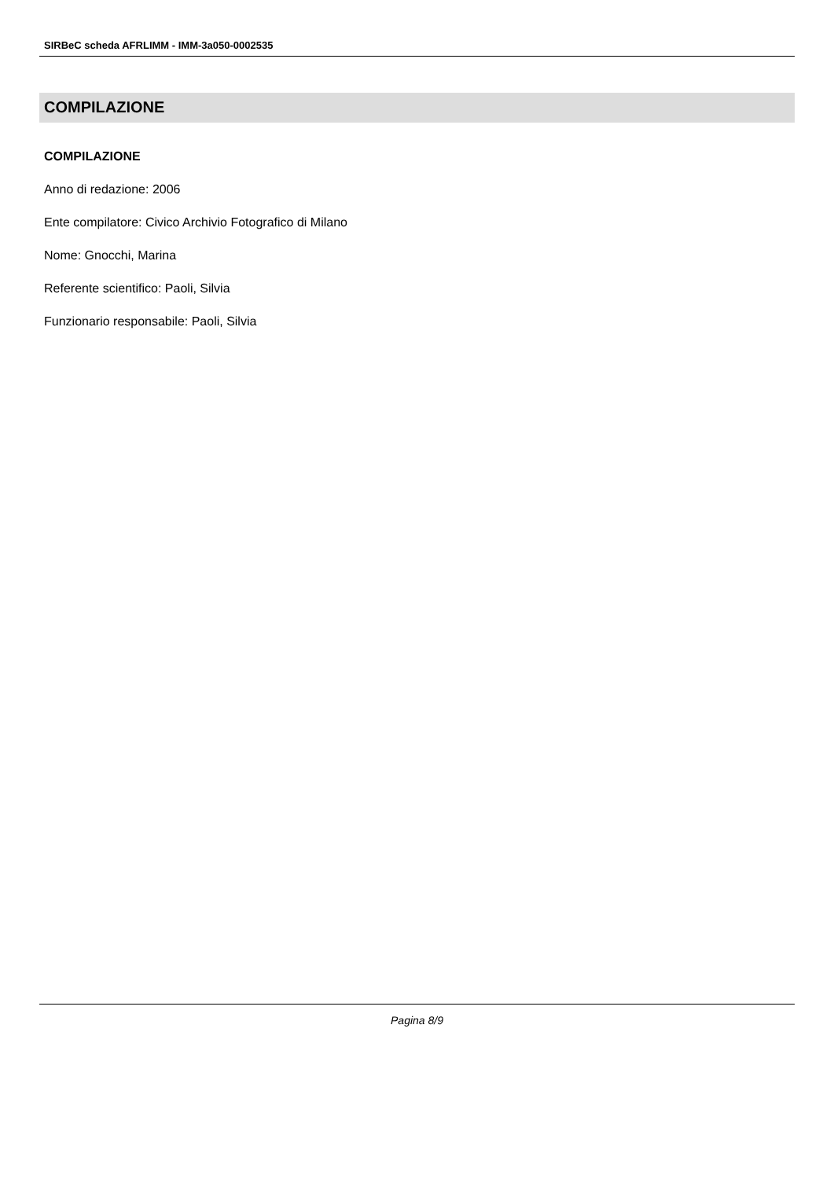SIRBeC scheda AFRLIMM - IMM-3a050-0002535
COMPILAZIONE
COMPILAZIONE
Anno di redazione: 2006
Ente compilatore: Civico Archivio Fotografico di Milano
Nome: Gnocchi, Marina
Referente scientifico: Paoli, Silvia
Funzionario responsabile: Paoli, Silvia
Pagina 8/9